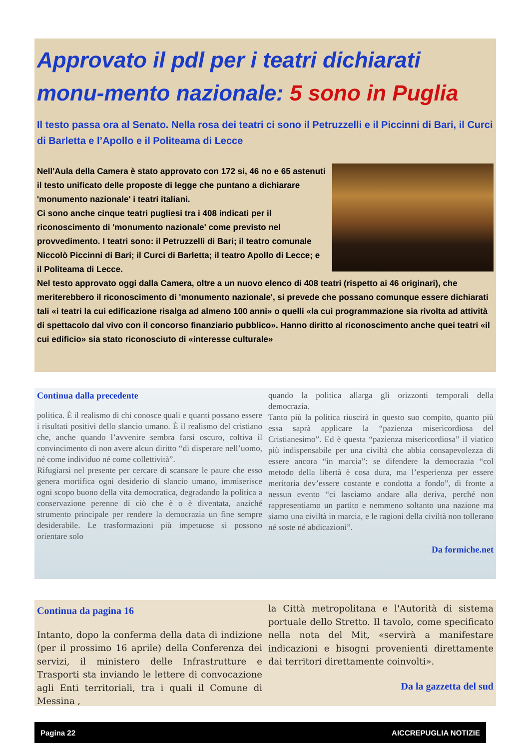Approvato il pdl per i teatri dichiarati monu-mento nazionale: 5 sono in Puglia
Il testo passa ora al Senato. Nella rosa dei teatri ci sono il Petruzzelli e il Piccinni di Bari, il Curci di Barletta e l’Apollo e il Politeama di Lecce
Nell'Aula della Camera è stato approvato con 172 si, 46 no e 65 astenuti il testo unificato delle proposte di legge che puntano a dichiarare 'monumento nazionale' i teatri italiani.
Ci sono anche cinque teatri pugliesi tra i 408 indicati per il riconoscimento di 'monumento nazionale' come previsto nel provvedimento. I teatri sono: il Petruzzelli di Bari; il teatro comunale Niccolò Piccinni di Bari; il Curci di Barletta; il teatro Apollo di Lecce; e il Politeama di Lecce.
Nel testo approvato oggi dalla Camera, oltre a un nuovo elenco di 408 teatri (rispetto ai 46 originari), che meriterebbero il riconoscimento di 'monumento nazionale', si prevede che possano comunque essere dichiarati tali «i teatri la cui edificazione risalga ad almeno 100 anni» o quelli «la cui programmazione sia rivolta ad attività di spettacolo dal vivo con il concorso finanziario pubblico». Hanno diritto al riconoscimento anche quei teatri «il cui edificio» sia stato riconosciuto di «interesse culturale»
Continua dalla precedente
politica. È il realismo di chi conosce quali e quanti possano essere i risultati positivi dello slancio umano. È il realismo del cristiano che, anche quando l’avvenire sembra farsi oscuro, coltiva il convincimento di non avere alcun diritto “di disperare nell’uomo, né come individuo né come collettività”.
Rifugiarsi nel presente per cercare di scansare le paure che esso genera mortifica ogni desiderio di slancio umano, immiserisce ogni scopo buono della vita democratica, degradando la politica a conservazione perenne di ciò che è o è diventata, anziché strumento principale per rendere la democrazia un fine sempre desiderabile. Le trasformazioni più impetuose si possono orientare solo
quando la politica allarga gli orizzonti temporali della democrazia.
Tanto più la politica riuscirà in questo suo compito, quanto più essa saprà applicare la “pazienza misericordiosa del Cristianesimo”. Ed è questa “pazienza misericordiosa” il viatico più indispensabile per una civiltà che abbia consapevolezza di essere ancora “in marcia”: se difendere la democrazia “col metodo della libertà è cosa dura, ma l’esperienza per essere meritoria dev’essere costante e condotta a fondo”, di fronte a nessun evento “ci lasciamo andare alla deriva, perché non rappresentiamo un partito e nemmeno soltanto una nazione ma siamo una civiltà in marcia, e le ragioni della civiltà non tollerano né soste né abdicazioni”.
Da formiche.net
Continua da pagina 16
Intanto, dopo la conferma della data di indizione (per il prossimo 16 aprile) della Conferenza dei servizi, il ministero delle Infrastrutture e Trasporti sta inviando le lettere di convocazione agli Enti territoriali, tra i quali il Comune di Messina ,
la Città metropolitana e l'Autorità di sistema portuale dello Stretto. Il tavolo, come specificato nella nota del Mit, «servirà a manifestare indicazioni e bisogni provenienti direttamente dai territori direttamente coinvolti».
Da la gazzetta del sud
Pagina 22 AICCREPUGLIA NOTIZIE